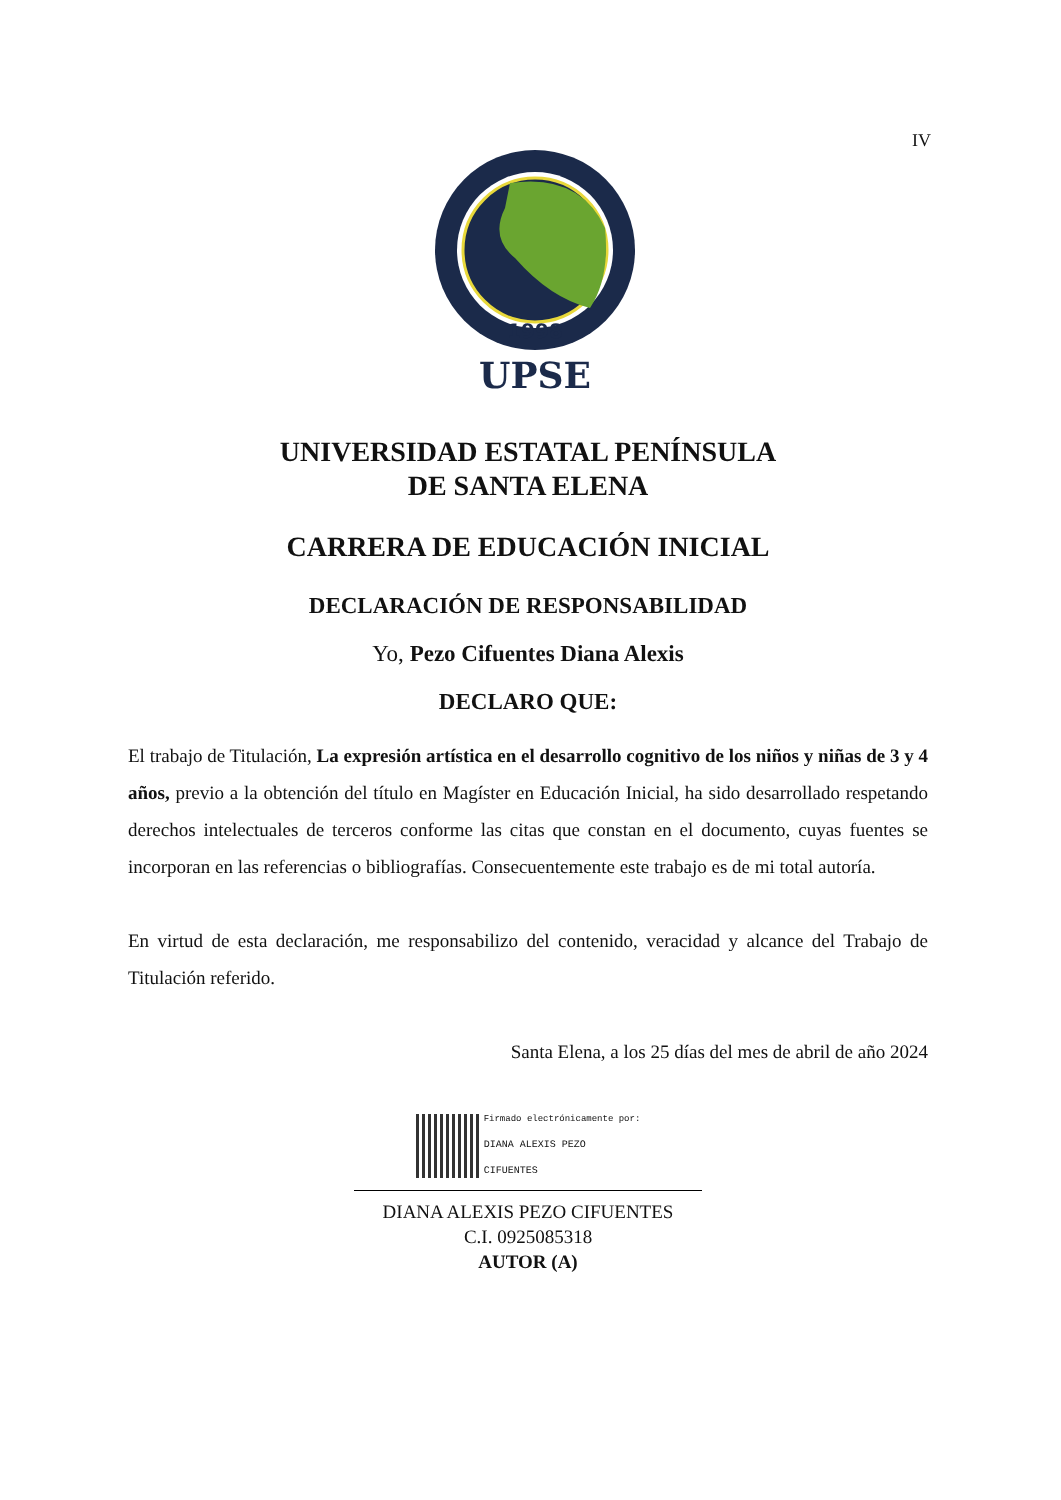IV
1998
UPSE
UNIVERSIDAD ESTATAL PENÍNSULA
DE SANTA ELENA
CARRERA DE EDUCACIÓN INICIAL
DECLARACIÓN DE RESPONSABILIDAD
Yo, Pezo Cifuentes Diana Alexis
DECLARO QUE:
El trabajo de Titulación, La expresión artística en el desarrollo cognitivo de los niños y niñas de 3 y 4 años, previo a la obtención del título en Magíster en Educación Inicial, ha sido desarrollado respetando derechos intelectuales de terceros conforme las citas que constan en el documento, cuyas fuentes se incorporan en las referencias o bibliografías. Consecuentemente este trabajo es de mi total autoría.
En virtud de esta declaración, me responsabilizo del contenido, veracidad y alcance del Trabajo de Titulación referido.
Santa Elena, a los 25 días del mes de abril de año 2024
Firmado electrónicamente por:
DIANA ALEXIS PEZO
CIFUENTES
DIANA ALEXIS PEZO CIFUENTES
C.I. 0925085318
AUTOR (A)